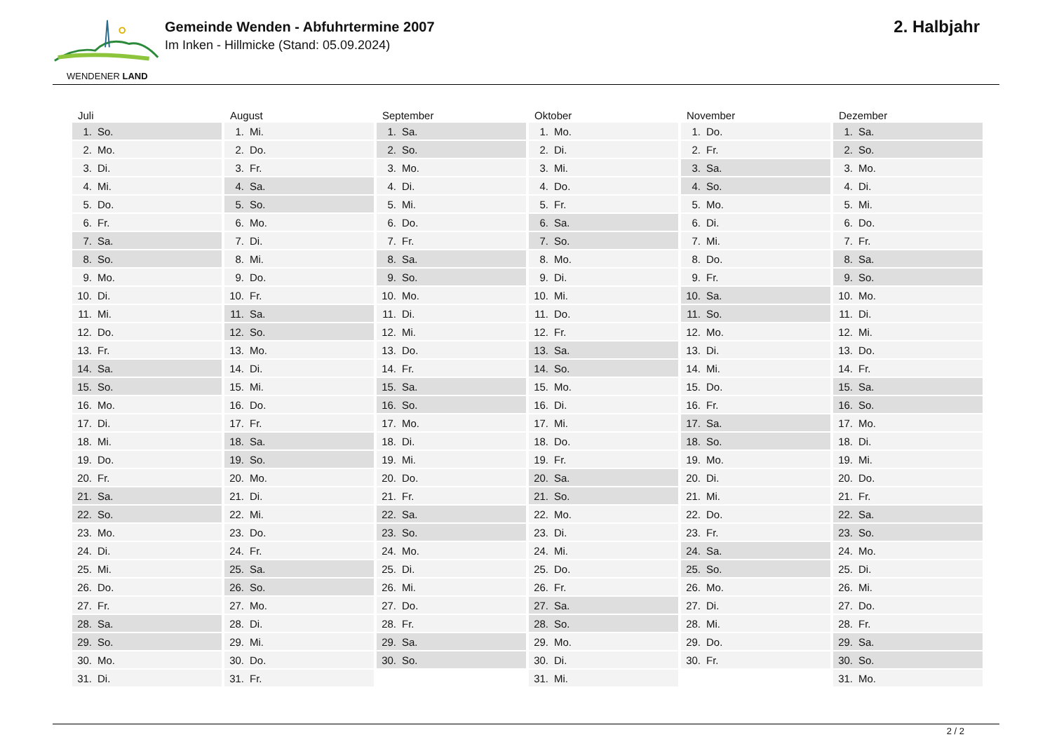WENDENER LAND
Gemeinde Wenden - Abfuhrtermine 2007
Im Inken - Hillmicke (Stand: 05.09.2024)
2. Halbjahr
| Juli | August | September | Oktober | November | Dezember |
| --- | --- | --- | --- | --- | --- |
| 1. So. | 1. Mi. | 1. Sa. | 1. Mo. | 1. Do. | 1. Sa. |
| 2. Mo. | 2. Do. | 2. So. | 2. Di. | 2. Fr. | 2. So. |
| 3. Di. | 3. Fr. | 3. Mo. | 3. Mi. | 3. Sa. | 3. Mo. |
| 4. Mi. | 4. Sa. | 4. Di. | 4. Do. | 4. So. | 4. Di. |
| 5. Do. | 5. So. | 5. Mi. | 5. Fr. | 5. Mo. | 5. Mi. |
| 6. Fr. | 6. Mo. | 6. Do. | 6. Sa. | 6. Di. | 6. Do. |
| 7. Sa. | 7. Di. | 7. Fr. | 7. So. | 7. Mi. | 7. Fr. |
| 8. So. | 8. Mi. | 8. Sa. | 8. Mo. | 8. Do. | 8. Sa. |
| 9. Mo. | 9. Do. | 9. So. | 9. Di. | 9. Fr. | 9. So. |
| 10. Di. | 10. Fr. | 10. Mo. | 10. Mi. | 10. Sa. | 10. Mo. |
| 11. Mi. | 11. Sa. | 11. Di. | 11. Do. | 11. So. | 11. Di. |
| 12. Do. | 12. So. | 12. Mi. | 12. Fr. | 12. Mo. | 12. Mi. |
| 13. Fr. | 13. Mo. | 13. Do. | 13. Sa. | 13. Di. | 13. Do. |
| 14. Sa. | 14. Di. | 14. Fr. | 14. So. | 14. Mi. | 14. Fr. |
| 15. So. | 15. Mi. | 15. Sa. | 15. Mo. | 15. Do. | 15. Sa. |
| 16. Mo. | 16. Do. | 16. So. | 16. Di. | 16. Fr. | 16. So. |
| 17. Di. | 17. Fr. | 17. Mo. | 17. Mi. | 17. Sa. | 17. Mo. |
| 18. Mi. | 18. Sa. | 18. Di. | 18. Do. | 18. So. | 18. Di. |
| 19. Do. | 19. So. | 19. Mi. | 19. Fr. | 19. Mo. | 19. Mi. |
| 20. Fr. | 20. Mo. | 20. Do. | 20. Sa. | 20. Di. | 20. Do. |
| 21. Sa. | 21. Di. | 21. Fr. | 21. So. | 21. Mi. | 21. Fr. |
| 22. So. | 22. Mi. | 22. Sa. | 22. Mo. | 22. Do. | 22. Sa. |
| 23. Mo. | 23. Do. | 23. So. | 23. Di. | 23. Fr. | 23. So. |
| 24. Di. | 24. Fr. | 24. Mo. | 24. Mi. | 24. Sa. | 24. Mo. |
| 25. Mi. | 25. Sa. | 25. Di. | 25. Do. | 25. So. | 25. Di. |
| 26. Do. | 26. So. | 26. Mi. | 26. Fr. | 26. Mo. | 26. Mi. |
| 27. Fr. | 27. Mo. | 27. Do. | 27. Sa. | 27. Di. | 27. Do. |
| 28. Sa. | 28. Di. | 28. Fr. | 28. So. | 28. Mi. | 28. Fr. |
| 29. So. | 29. Mi. | 29. Sa. | 29. Mo. | 29. Do. | 29. Sa. |
| 30. Mo. | 30. Do. | 30. So. | 30. Di. | 30. Fr. | 30. So. |
| 31. Di. | 31. Fr. | | 31. Mi. | | 31. Mo. |
2 / 2